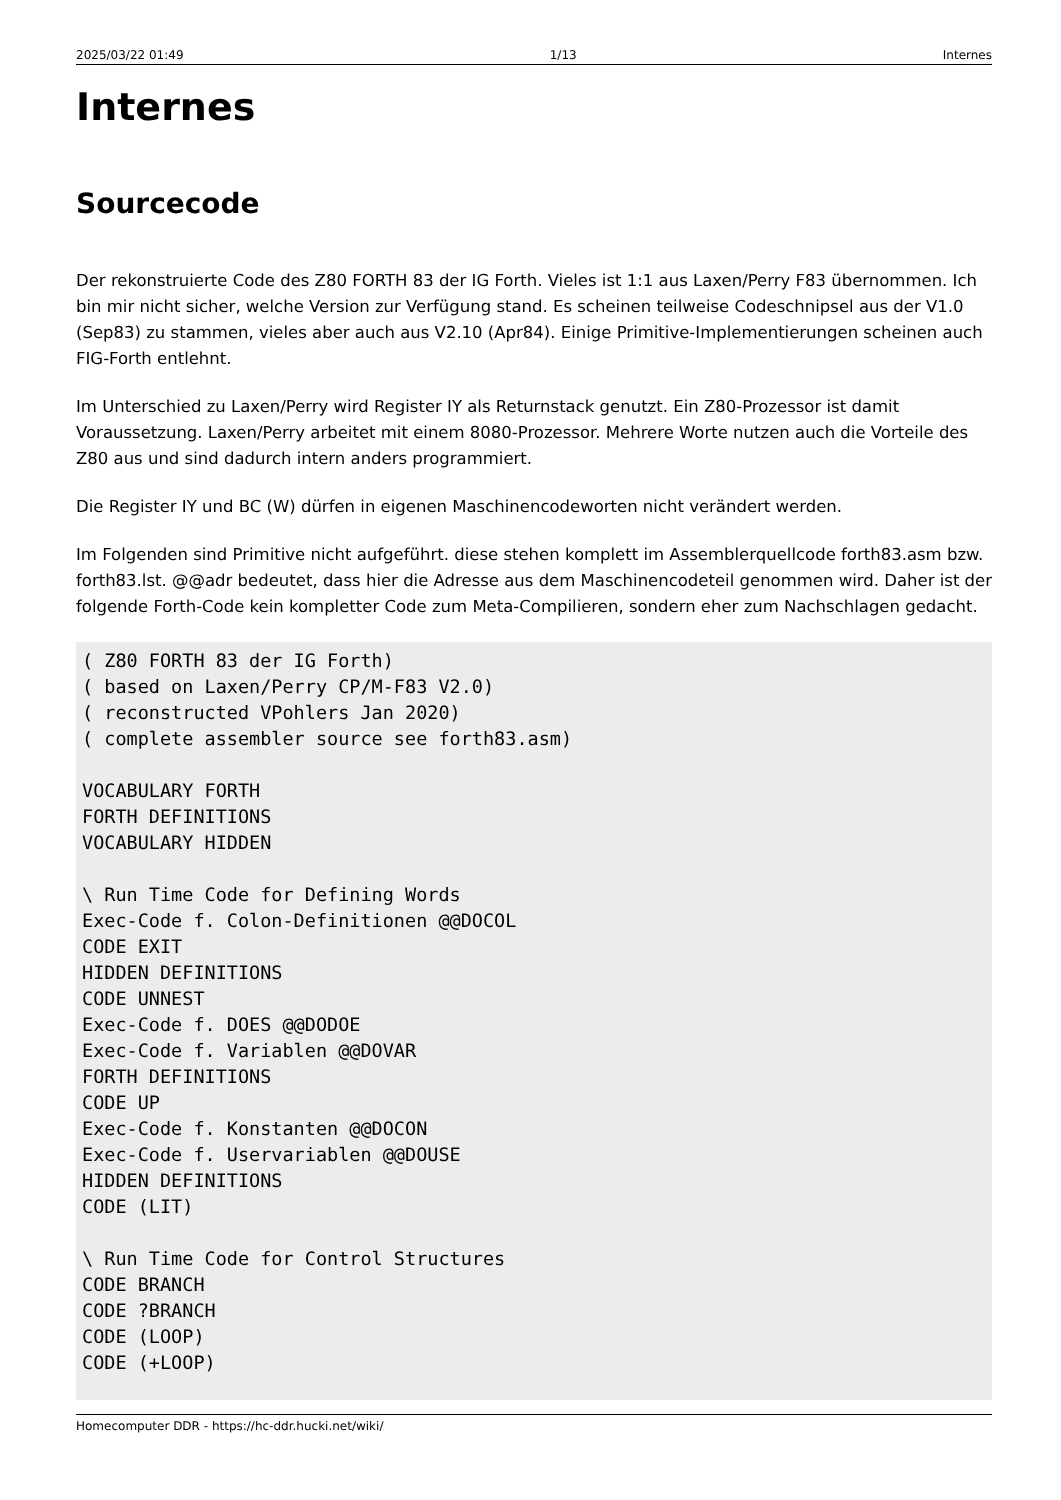2025/03/22 01:49 1/13 Internes
Internes
Sourcecode
Der rekonstruierte Code des Z80 FORTH 83 der IG Forth. Vieles ist 1:1 aus Laxen/Perry F83 übernommen. Ich bin mir nicht sicher, welche Version zur Verfügung stand. Es scheinen teilweise Codeschnipsel aus der V1.0 (Sep83) zu stammen, vieles aber auch aus V2.10 (Apr84). Einige Primitive-Implementierungen scheinen auch FIG-Forth entlehnt.
Im Unterschied zu Laxen/Perry wird Register IY als Returnstack genutzt. Ein Z80-Prozessor ist damit Voraussetzung. Laxen/Perry arbeitet mit einem 8080-Prozessor. Mehrere Worte nutzen auch die Vorteile des Z80 aus und sind dadurch intern anders programmiert.
Die Register IY und BC (W) dürfen in eigenen Maschinencodeworten nicht verändert werden.
Im Folgenden sind Primitive nicht aufgeführt. diese stehen komplett im Assemblerquellcode forth83.asm bzw. forth83.lst. @@adr bedeutet, dass hier die Adresse aus dem Maschinencodeteil genommen wird. Daher ist der folgende Forth-Code kein kompletter Code zum Meta-Compilieren, sondern eher zum Nachschlagen gedacht.
( Z80 FORTH 83 der IG Forth)
( based on Laxen/Perry CP/M-F83 V2.0)
( reconstructed VPohlers Jan 2020)
( complete assembler source see forth83.asm)

VOCABULARY FORTH
FORTH DEFINITIONS
VOCABULARY HIDDEN

\ Run Time Code for Defining Words
Exec-Code f. Colon-Definitionen @@DOCOL
CODE EXIT
HIDDEN DEFINITIONS
CODE UNNEST
Exec-Code f. DOES @@DODOE
Exec-Code f. Variablen @@DOVAR
FORTH DEFINITIONS
CODE UP
Exec-Code f. Konstanten @@DOCON
Exec-Code f. Uservariablen @@DOUSE
HIDDEN DEFINITIONS
CODE (LIT)

\ Run Time Code for Control Structures
CODE BRANCH
CODE ?BRANCH
CODE (LOOP)
CODE (+LOOP)
Homecomputer DDR - https://hc-ddr.hucki.net/wiki/